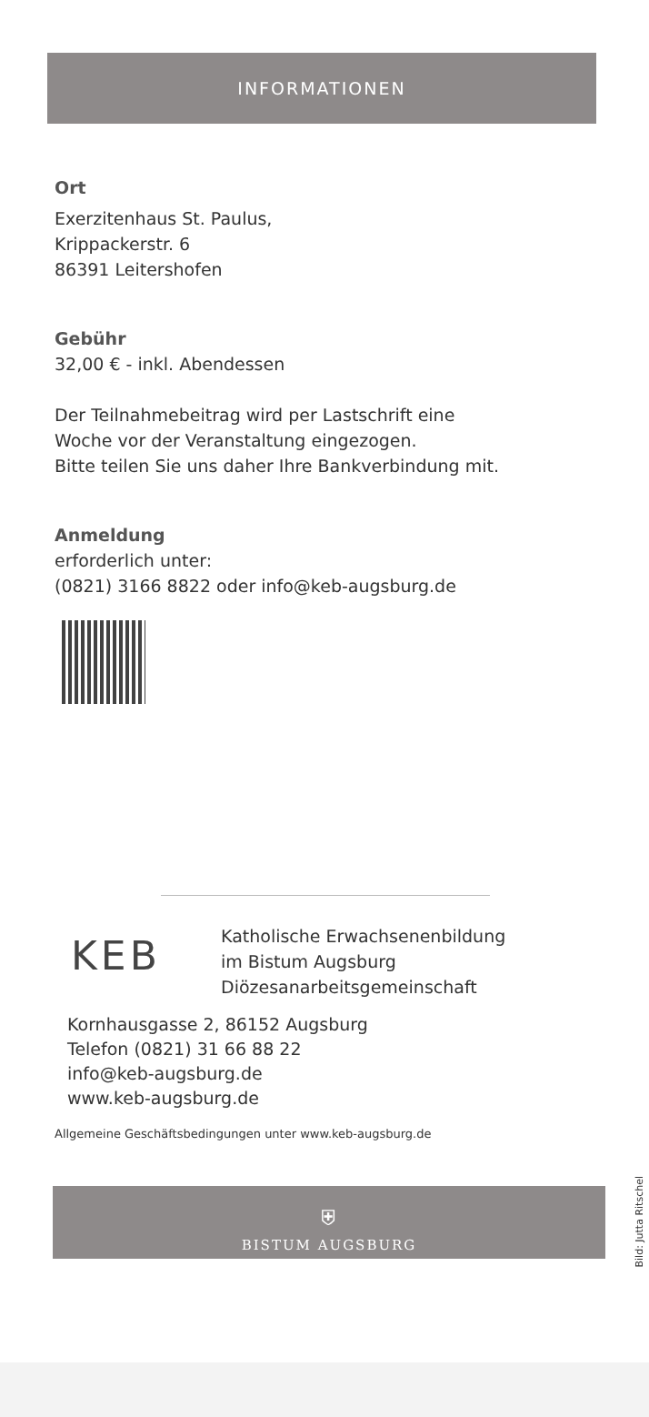INFORMATIONEN
Ort
Exerzitenhaus St. Paulus,
Krippackerstr. 6
86391 Leitershofen
Gebühr
32,00 € - inkl. Abendessen
Der Teilnahmebeitrag wird per Lastschrift eine
Woche vor der Veranstaltung eingezogen.
Bitte teilen Sie uns daher Ihre Bankverbindung mit.
Anmeldung
erforderlich unter:
(0821) 3166 8822 oder info@keb-augsburg.de
KEB
Katholische Erwachsenenbildung
im Bistum Augsburg
Diözesanarbeitsgemeinschaft
Kornhausgasse 2, 86152 Augsburg
Telefon (0821) 31 66 88 22
info@keb-augsburg.de
www.keb-augsburg.de
Allgemeine Geschäftsbedingungen unter www.keb-augsburg.de
Bild: Jutta Ritschel
⛨
BISTUM AUGSBURG